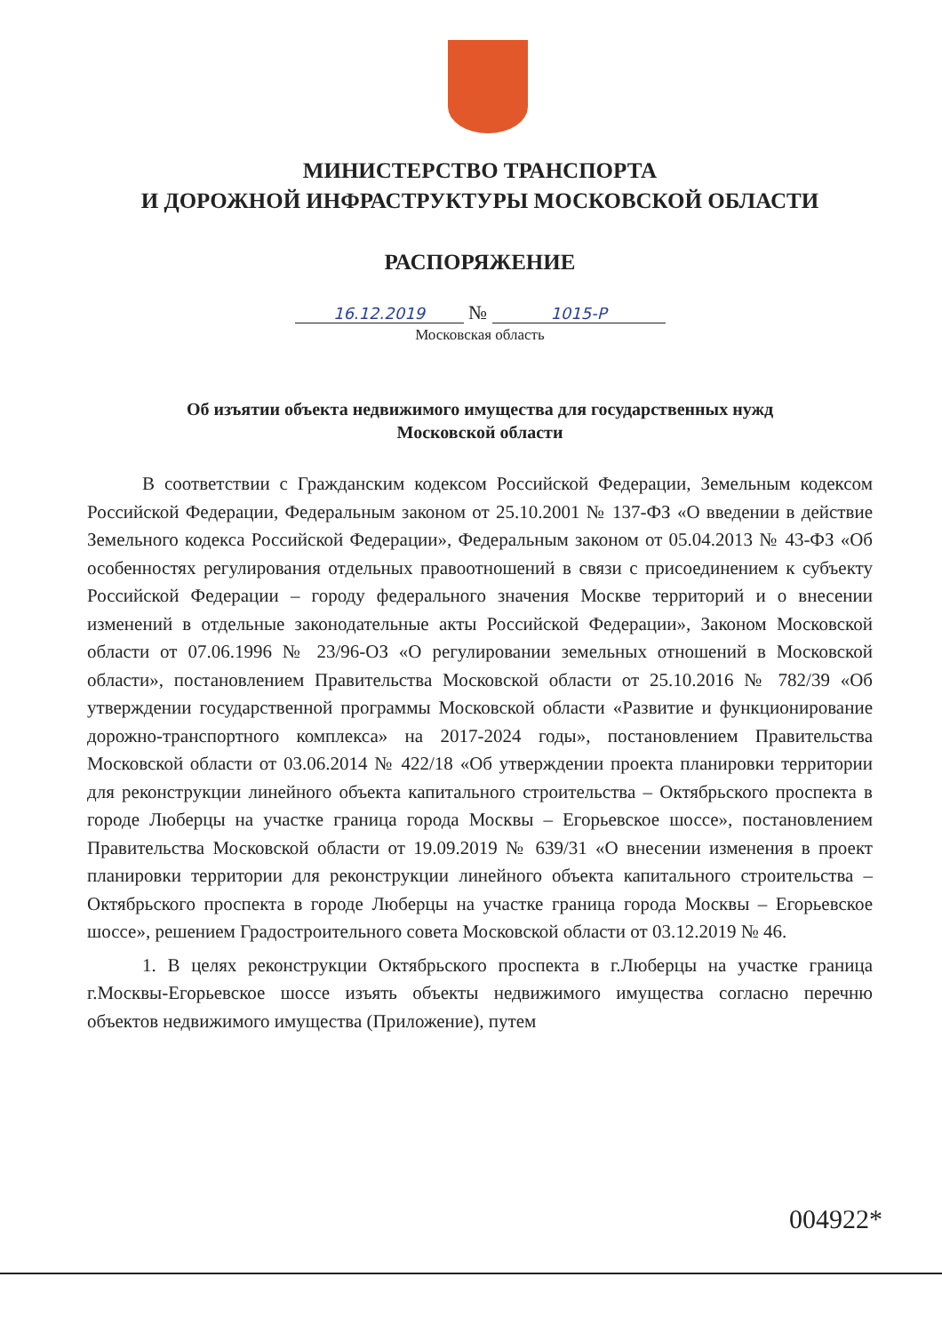МИНИСТЕРСТВО ТРАНСПОРТА
И ДОРОЖНОЙ ИНФРАСТРУКТУРЫ МОСКОВСКОЙ ОБЛАСТИ
РАСПОРЯЖЕНИЕ
16.12.2019 № 1015-Р
Московская область
Об изъятии объекта недвижимого имущества для государственных нужд
Московской области
В соответствии с Гражданским кодексом Российской Федерации, Земельным кодексом Российской Федерации, Федеральным законом от 25.10.2001 № 137-ФЗ «О введении в действие Земельного кодекса Российской Федерации», Федеральным законом от 05.04.2013 № 43-ФЗ «Об особенностях регулирования отдельных правоотношений в связи с присоединением к субъекту Российской Федерации – городу федерального значения Москве территорий и о внесении изменений в отдельные законодательные акты Российской Федерации», Законом Московской области от 07.06.1996 № 23/96-ОЗ «О регулировании земельных отношений в Московской области», постановлением Правительства Московской области от 25.10.2016 № 782/39 «Об утверждении государственной программы Московской области «Развитие и функционирование дорожно-транспортного комплекса» на 2017-2024 годы», постановлением Правительства Московской области от 03.06.2014 № 422/18 «Об утверждении проекта планировки территории для реконструкции линейного объекта капитального строительства – Октябрьского проспекта в городе Люберцы на участке граница города Москвы – Егорьевское шоссе», постановлением Правительства Московской области от 19.09.2019 № 639/31 «О внесении изменения в проект планировки территории для реконструкции линейного объекта капитального строительства – Октябрьского проспекта в городе Люберцы на участке граница города Москвы – Егорьевское шоссе», решением Градостроительного совета Московской области от 03.12.2019 № 46.
1. В целях реконструкции Октябрьского проспекта в г.Люберцы на участке граница г.Москвы-Егорьевское шоссе изъять объекты недвижимого имущества согласно перечню объектов недвижимого имущества (Приложение), путем
004922*